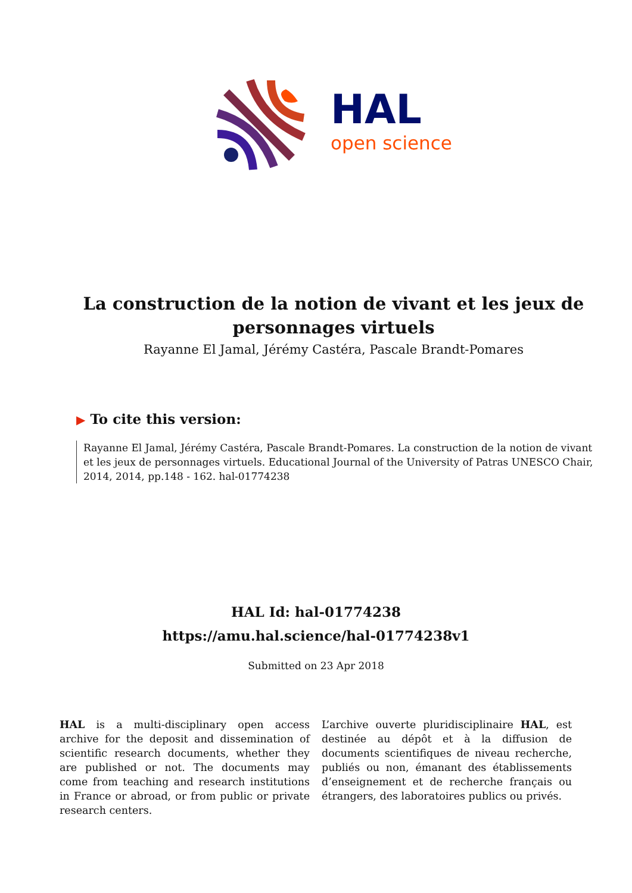HAL
open science
La construction de la notion de vivant et les jeux de personnages virtuels
Rayanne El Jamal, Jérémy Castéra, Pascale Brandt-Pomares
▶ To cite this version:
Rayanne El Jamal, Jérémy Castéra, Pascale Brandt-Pomares. La construction de la notion de vivant et les jeux de personnages virtuels. Educational Journal of the University of Patras UNESCO Chair, 2014, 2014, pp.148 - 162. hal-01774238
HAL Id: hal-01774238
https://amu.hal.science/hal-01774238v1
Submitted on 23 Apr 2018
HAL is a multi-disciplinary open access archive for the deposit and dissemination of scientific research documents, whether they are published or not. The documents may come from teaching and research institutions in France or abroad, or from public or private research centers.
L’archive ouverte pluridisciplinaire HAL, est destinée au dépôt et à la diffusion de documents scientifiques de niveau recherche, publiés ou non, émanant des établissements d’enseignement et de recherche français ou étrangers, des laboratoires publics ou privés.